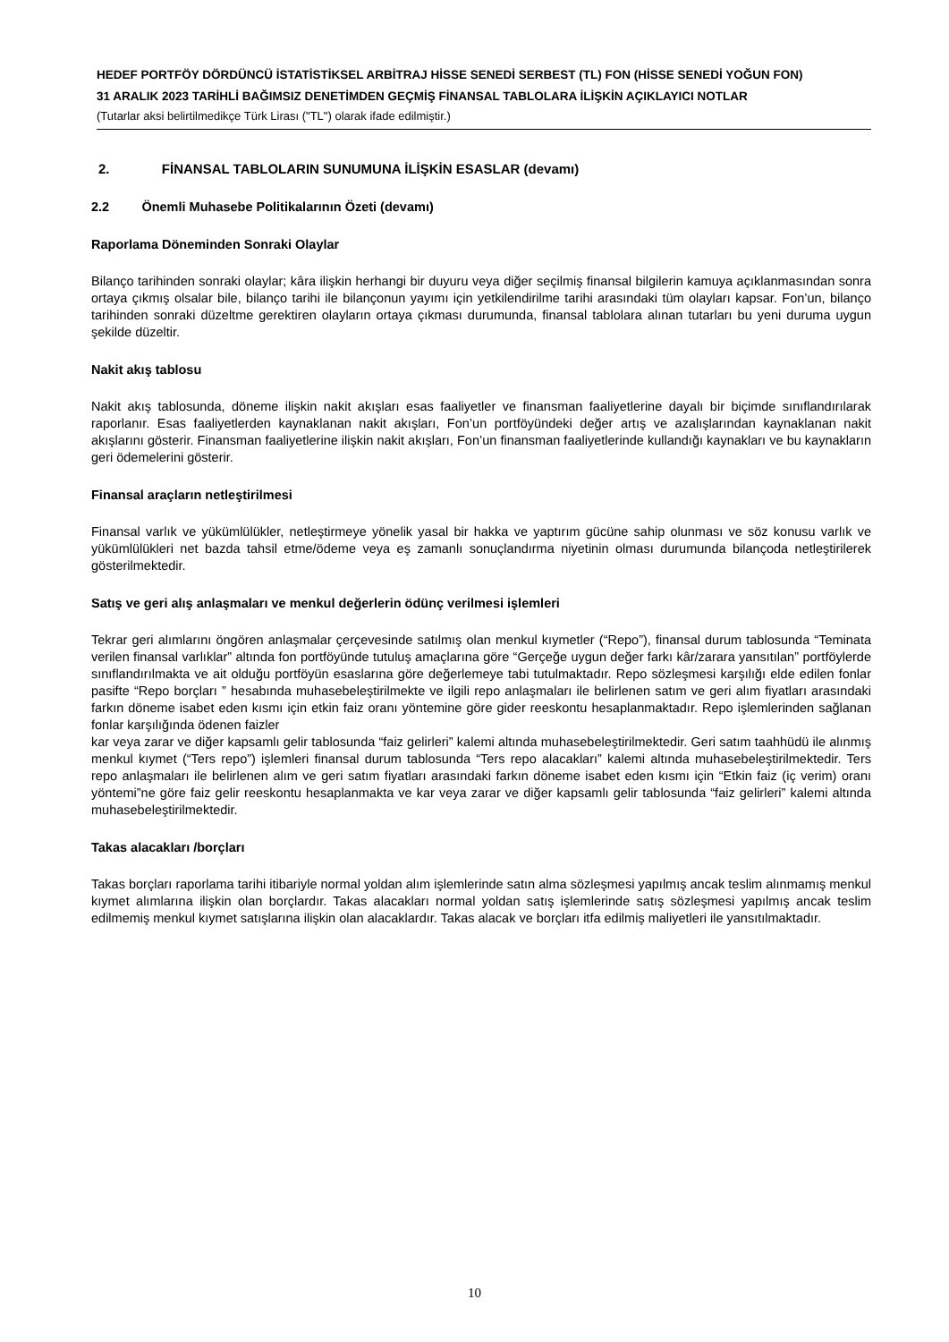HEDEF PORTFÖY DÖRDÜNCÜ İSTATİSTİKSEL ARBİTRAJ HİSSE SENEDİ SERBEST (TL) FON (HİSSE SENEDİ YOĞUN FON)
31 ARALIK 2023 TARİHLİ BAĞIMSIZ DENETİMDEN GEÇMİŞ FİNANSAL TABLOLARA İLİŞKİN AÇIKLAYICI NOTLAR
(Tutarlar aksi belirtilmedikçe Türk Lirası ("TL") olarak ifade edilmiştir.)
2. FİNANSAL TABLOLARIN SUNUMUNA İLİŞKİN ESASLAR (devamı)
2.2 Önemli Muhasebe Politikalarının Özeti (devamı)
Raporlama Döneminden Sonraki Olaylar
Bilanço tarihinden sonraki olaylar; kâra ilişkin herhangi bir duyuru veya diğer seçilmiş finansal bilgilerin kamuya açıklanmasından sonra ortaya çıkmış olsalar bile, bilanço tarihi ile bilançonun yayımı için yetkilendirilme tarihi arasındaki tüm olayları kapsar. Fon’un, bilanço tarihinden sonraki düzeltme gerektiren olayların ortaya çıkması durumunda, finansal tablolara alınan tutarları bu yeni duruma uygun şekilde düzeltir.
Nakit akış tablosu
Nakit akış tablosunda, döneme ilişkin nakit akışları esas faaliyetler ve finansman faaliyetlerine dayalı bir biçimde sınıflandırılarak raporlanır. Esas faaliyetlerden kaynaklanan nakit akışları, Fon’un portföyündeki değer artış ve azalışlarından kaynaklanan nakit akışlarını gösterir. Finansman faaliyetlerine ilişkin nakit akışları, Fon’un finansman faaliyetlerinde kullandığı kaynakları ve bu kaynakların geri ödemelerini gösterir.
Finansal araçların netleştirilmesi
Finansal varlık ve yükümlülükler, netleştirmeye yönelik yasal bir hakka ve yaptırım gücüne sahip olunması ve söz konusu varlık ve yükümlülükleri net bazda tahsil etme/ödeme veya eş zamanlı sonuçlandırma niyetinin olması durumunda bilançoda netleştirilerek gösterilmektedir.
Satış ve geri alış anlaşmaları ve menkul değerlerin ödünç verilmesi işlemleri
Tekrar geri alımlarını öngören anlaşmalar çerçevesinde satılmış olan menkul kıymetler (“Repo”), finansal durum tablosunda “Teminata verilen finansal varlıklar” altında fon portföyünde tutuluş amaçlarına göre “Gerçeğe uygun değer farkı kâr/zarara yansıtılan” portföylerde sınıflandırılmakta ve ait olduğu portföyün esaslarına göre değerlemeye tabi tutulmaktadır. Repo sözleşmesi karşılığı elde edilen fonlar pasifte “Repo borçları ” hesabında muhasebeleştirilmekte ve ilgili repo anlaşmaları ile belirlenen satım ve geri alım fiyatları arasındaki farkın döneme isabet eden kısmı için etkin faiz oranı yöntemine göre gider reeskontu hesaplanmaktadır. Repo işlemlerinden sağlanan fonlar karşılığında ödenen faizler
kar veya zarar ve diğer kapsamlı gelir tablosunda “faiz gelirleri” kalemi altında muhasebeleştirilmektedir. Geri satım taahhüdü ile alınmış menkul kıymet (“Ters repo”) işlemleri finansal durum tablosunda “Ters repo alacakları” kalemi altında muhasebeleştirilmektedir. Ters repo anlaşmaları ile belirlenen alım ve geri satım fiyatları arasındaki farkın döneme isabet eden kısmı için “Etkin faiz (iç verim) oranı yöntemi”ne göre faiz gelir reeskontu hesaplanmakta ve kar veya zarar ve diğer kapsamlı gelir tablosunda “faiz gelirleri” kalemi altında muhasebeleştirilmektedir.
Takas alacakları /borçları
Takas borçları raporlama tarihi itibariyle normal yoldan alım işlemlerinde satın alma sözleşmesi yapılmış ancak teslim alınmamış menkul kıymet alımlarına ilişkin olan borçlardır. Takas alacakları normal yoldan satış işlemlerinde satış sözleşmesi yapılmış ancak teslim edilmemiş menkul kıymet satışlarına ilişkin olan alacaklardır. Takas alacak ve borçları itfa edilmiş maliyetleri ile yansıtılmaktadır.
10